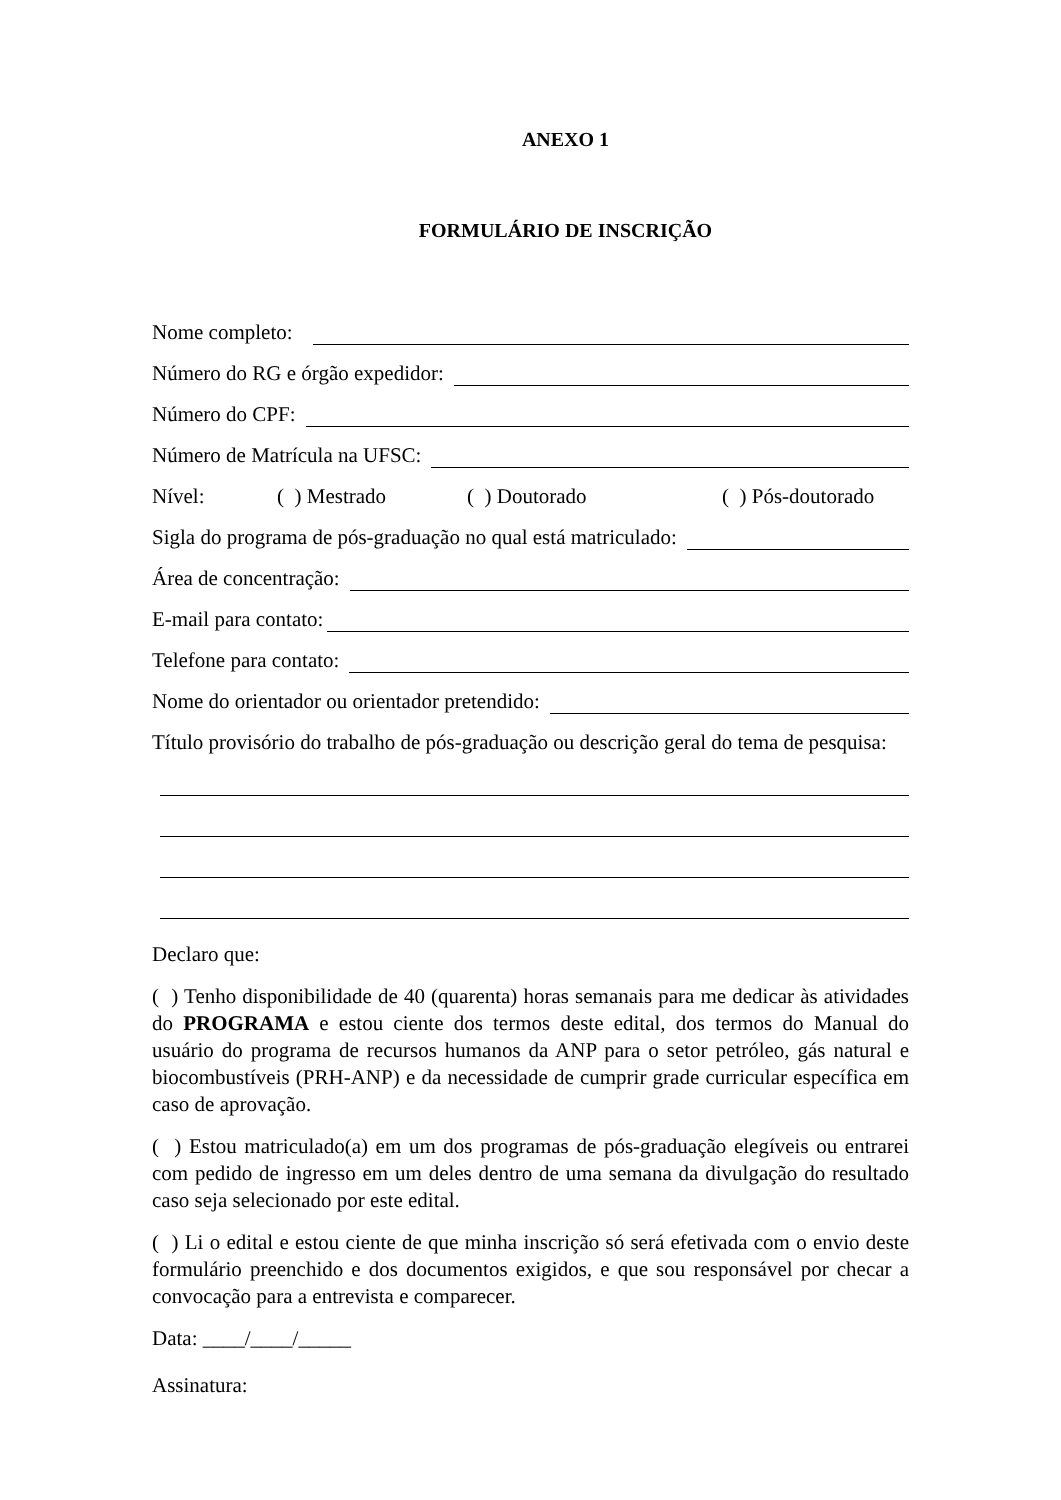ANEXO 1
FORMULÁRIO DE INSCRIÇÃO
Nome completo:
Número do RG e órgão expedidor:
Número do CPF:
Número de Matrícula na UFSC:
Nível: ( ) Mestrado ( ) Doutorado ( ) Pós-doutorado
Sigla do programa de pós-graduação no qual está matriculado:
Área de concentração:
E-mail para contato:
Telefone para contato:
Nome do orientador ou orientador pretendido:
Título provisório do trabalho de pós-graduação ou descrição geral do tema de pesquisa:
Declaro que:
( ) Tenho disponibilidade de 40 (quarenta) horas semanais para me dedicar às atividades do PROGRAMA e estou ciente dos termos deste edital, dos termos do Manual do usuário do programa de recursos humanos da ANP para o setor petróleo, gás natural e biocombustíveis (PRH-ANP) e da necessidade de cumprir grade curricular específica em caso de aprovação.
( ) Estou matriculado(a) em um dos programas de pós-graduação elegíveis ou entrarei com pedido de ingresso em um deles dentro de uma semana da divulgação do resultado caso seja selecionado por este edital.
( ) Li o edital e estou ciente de que minha inscrição só será efetivada com o envio deste formulário preenchido e dos documentos exigidos, e que sou responsável por checar a convocação para a entrevista e comparecer.
Data: ____/____/_____
Assinatura: